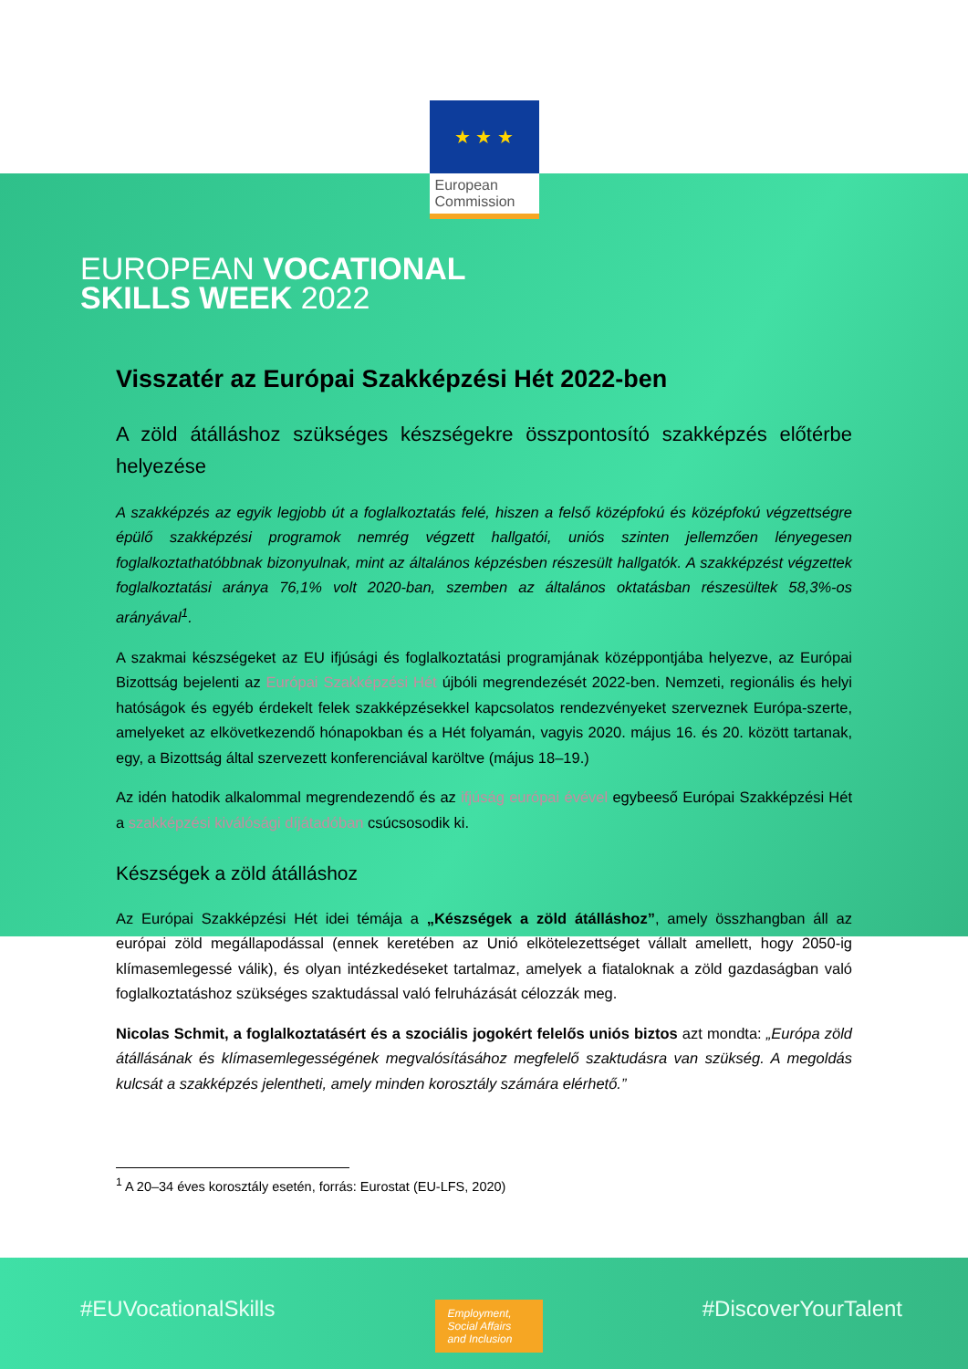★ ★ ★
European Commission
EUROPEAN VOCATIONAL
SKILLS WEEK 2022
Visszatér az Európai Szakképzési Hét 2022-ben
A zöld átálláshoz szükséges készségekre összpontosító szakképzés előtérbe helyezése
A szakképzés az egyik legjobb út a foglalkoztatás felé, hiszen a felső középfokú és középfokú végzettségre épülő szakképzési programok nemrég végzett hallgatói, uniós szinten jellemzően lényegesen foglalkoztathatóbbnak bizonyulnak, mint az általános képzésben részesült hallgatók. A szakképzést végzettek foglalkoztatási aránya 76,1% volt 2020-ban, szemben az általános oktatásban részesültek 58,3%-os arányával<sup>1</sup>.
A szakmai készségeket az EU ifjúsági és foglalkoztatási programjának középpontjába helyezve, az Európai Bizottság bejelenti az Európai Szakképzési Hét újbóli megrendezését 2022-ben. Nemzeti, regionális és helyi hatóságok és egyéb érdekelt felek szakképzésekkel kapcsolatos rendezvényeket szerveznek Európa-szerte, amelyeket az elkövetkezendő hónapokban és a Hét folyamán, vagyis 2020. május 16. és 20. között tartanak, egy, a Bizottság által szervezett konferenciával karöltve (május 18–19.)
Az idén hatodik alkalommal megrendezendő és az ifjúság európai évével egybeeső Európai Szakképzési Hét a szakképzési kiválósági díjátadóban csúcsosodik ki.
Készségek a zöld átálláshoz
Az Európai Szakképzési Hét idei témája a „Készségek a zöld átálláshoz”, amely összhangban áll az európai zöld megállapodással (ennek keretében az Unió elkötelezettséget vállalt amellett, hogy 2050-ig klímasemlegessé válik), és olyan intézkedéseket tartalmaz, amelyek a fiataloknak a zöld gazdaságban való foglalkoztatáshoz szükséges szaktudással való felruházását célozzák meg.
Nicolas Schmit, a foglalkoztatásért és a szociális jogokért felelős uniós biztos azt mondta: „Európa zöld átállásának és klímasemlegességének megvalósításához megfelelő szaktudásra van szükség. A megoldás kulcsát a szakképzés jelentheti, amely minden korosztály számára elérhető.”
<sup>1</sup> A 20–34 éves korosztály esetén, forrás: Eurostat (EU-LFS, 2020)
#EUVocationalSkills
Employment, Social Affairs and Inclusion
#DiscoverYourTalent